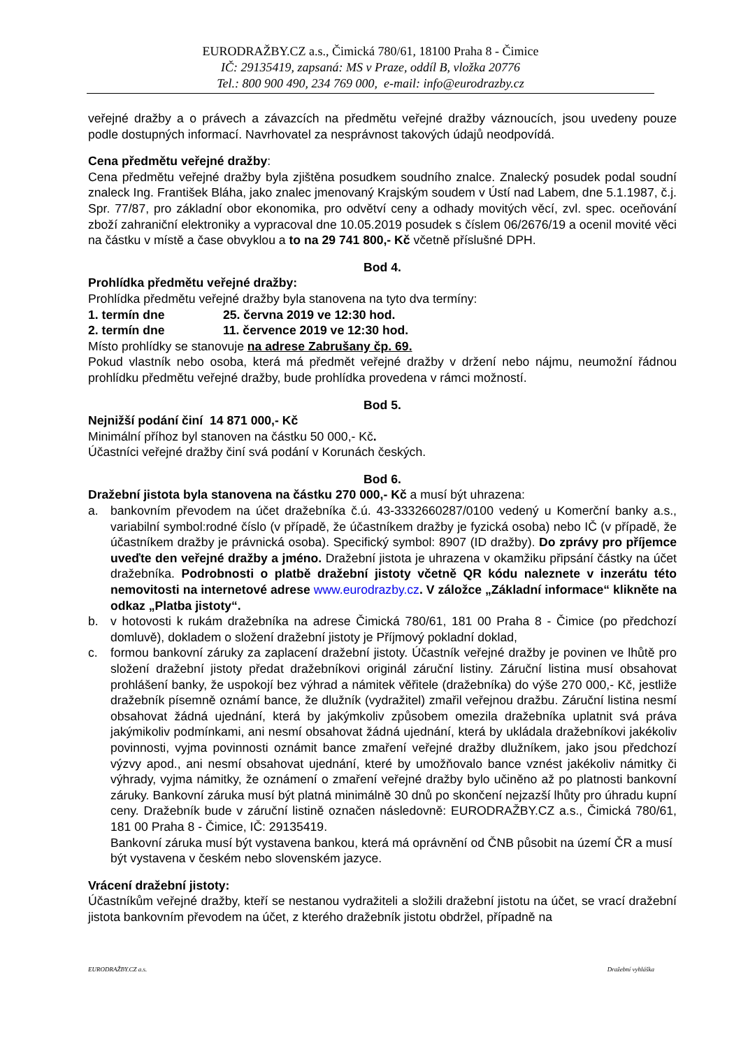EURODRAŽBY.CZ a.s., Čimická 780/61, 18100 Praha 8 - Čimice
IČ: 29135419, zapsaná: MS v Praze, oddíl B, vložka 20776
Tel.: 800 900 490, 234 769 000, e-mail: info@eurodrazby.cz
veřejné dražby a o právech a závazcích na předmětu veřejné dražby váznoucích, jsou uvedeny pouze podle dostupných informací. Navrhovatel za nesprávnost takových údajů neodpovídá.
Cena předmětu veřejné dražby:
Cena předmětu veřejné dražby byla zjištěna posudkem soudního znalce. Znalecký posudek podal soudní znaleck Ing. František Bláha, jako znalec jmenovaný Krajským soudem v Ústí nad Labem, dne 5.1.1987, č.j. Spr. 77/87, pro základní obor ekonomika, pro odvětví ceny a odhady movitých věcí, zvl. spec. oceňování zboží zahraniční elektroniky a vypracoval dne 10.05.2019 posudek s číslem 06/2676/19 a ocenil movité věci na částku v místě a čase obvyklou a to na 29 741 800,- Kč včetně příslušné DPH.
Bod 4.
Prohlídka předmětu veřejné dražby:
Prohlídka předmětu veřejné dražby byla stanovena na tyto dva termíny:
| 1. termín dne | 25. června 2019 ve 12:30 hod. |
| 2. termín dne | 11. července 2019 ve 12:30 hod. |
Místo prohlídky se stanovuje na adrese Zabrušany čp. 69.
Pokud vlastník nebo osoba, která má předmět veřejné dražby v držení nebo nájmu, neumožní řádnou prohlídku předmětu veřejné dražby, bude prohlídka provedena v rámci možností.
Bod 5.
Nejnižší podání činí 14 871 000,- Kč
Minimální příhoz byl stanoven na částku 50 000,- Kč.
Účastníci veřejné dražby činí svá podání v Korunách českých.
Bod 6.
Dražební jistota byla stanovena na částku 270 000,- Kč a musí být uhrazena:
a. bankovním převodem na účet dražebníka č.ú. 43-3332660287/0100 vedený u Komerční banky a.s., variabilní symbol:rodné číslo (v případě, že účastníkem dražby je fyzická osoba) nebo IČ (v případě, že účastníkem dražby je právnická osoba). Specifický symbol: 8907 (ID dražby). Do zprávy pro příjemce uveďte den veřejné dražby a jméno. Dražební jistota je uhrazena v okamžiku připsání částky na účet dražebníka. Podrobnosti o platbě dražební jistoty včetně QR kódu naleznete v inzerátu této nemovitosti na internetové adrese www.eurodrazby.cz. V záložce „Základní informace“ klikněte na odkaz „Platba jistoty“.
b. v hotovosti k rukám dražebníka na adrese Čimická 780/61, 181 00 Praha 8 - Čimice (po předchozí domluvě), dokladem o složení dražební jistoty je Příjmový pokladní doklad,
c. formou bankovní záruky za zaplacení dražební jistoty. Účastník veřejné dražby je povinen ve lhůtě pro složení dražební jistoty předat dražebníkovi originál záruční listiny. Záruční listina musí obsahovat prohlášení banky, že uspokojí bez výhrad a námitek věřitele (dražebníka) do výše 270 000,- Kč, jestliže dražebník písemně oznámí bance, že dlužník (vydražitel) zmařil veřejnou dražbu. Záruční listina nesmí obsahovat žádná ujednání, která by jakýmkoliv způsobem omezila dražebníka uplatnit svá práva jakýmikoliv podmínkami, ani nesmí obsahovat žádná ujednání, která by ukládala dražebníkovi jakékoliv povinnosti, vyjma povinnosti oznámit bance zmaření veřejné dražby dlužníkem, jako jsou předchozí výzvy apod., ani nesmí obsahovat ujednání, které by umožňovalo bance vznést jakékoliv námitky či výhrady, vyjma námitky, že oznámení o zmaření veřejné dražby bylo učiněno až po platnosti bankovní záruky. Bankovní záruka musí být platná minimálně 30 dnů po skončení nejzazší lhůty pro úhradu kupní ceny. Dražebník bude v záruční listině označen následovně: EURODRAŽBY.CZ a.s., Čimická 780/61, 181 00 Praha 8 - Čimice, IČ: 29135419.
Bankovní záruka musí být vystavena bankou, která má oprávnění od ČNB působit na území ČR a musí být vystavena v českém nebo slovenském jazyce.
Vrácení dražební jistoty:
Účastníkům veřejné dražby, kteří se nestanou vydražiteli a složili dražební jistotu na účet, se vrací dražební jistota bankovním převodem na účet, z kterého dražebník jistotu obdržel, případně na
EURODRAŽBY.CZ a.s. Dražební vyhláška